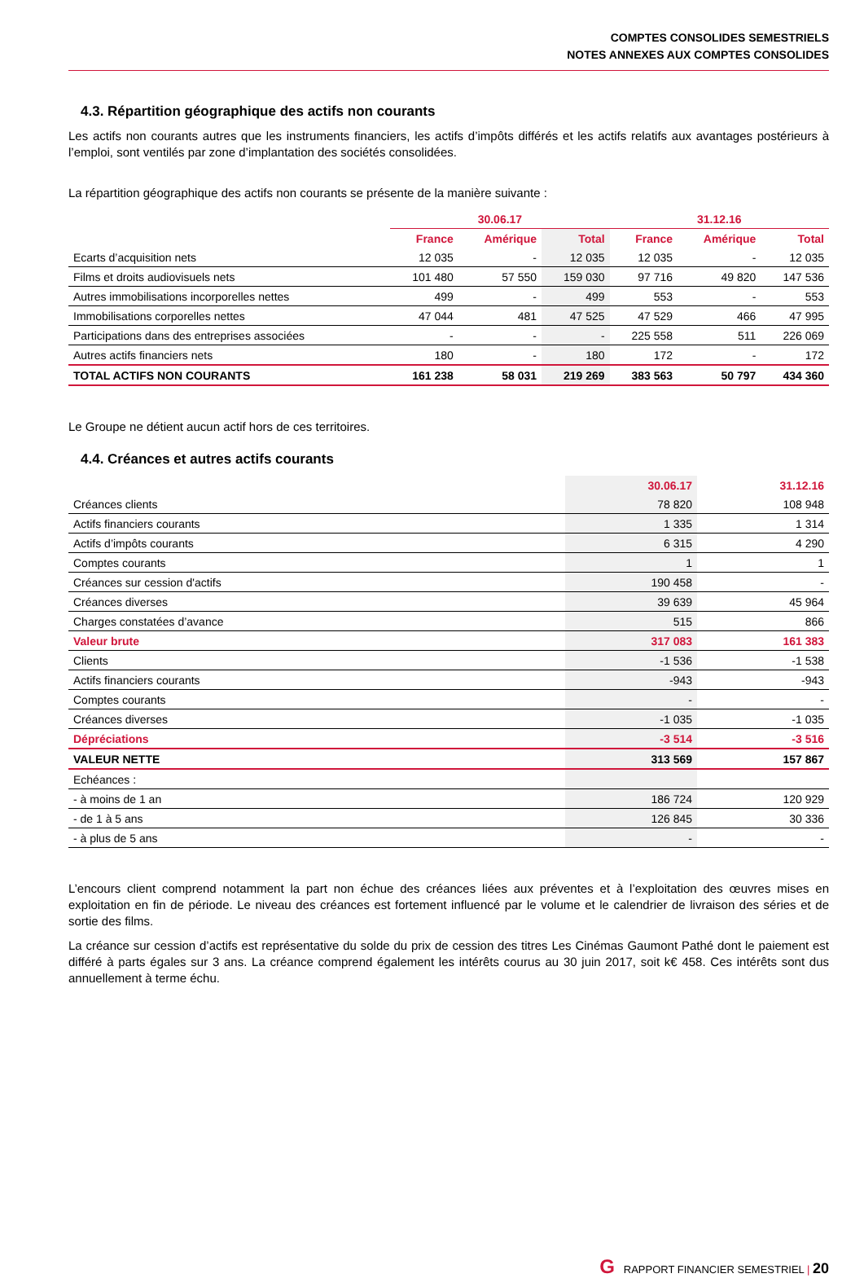COMPTES CONSOLIDES SEMESTRIELS
NOTES ANNEXES AUX COMPTES CONSOLIDES
4.3. Répartition géographique des actifs non courants
Les actifs non courants autres que les instruments financiers, les actifs d’impôts différés et les actifs relatifs aux avantages postérieurs à l’emploi, sont ventilés par zone d’implantation des sociétés consolidées.
La répartition géographique des actifs non courants se présente de la manière suivante :
| | 30.06.17 | | | 31.12.16 | | |
| --- | --- | --- | --- | --- | --- | --- |
| | France | Amérique | Total | France | Amérique | Total |
| Ecarts d’acquisition nets | 12 035 | - | 12 035 | 12 035 | - | 12 035 |
| Films et droits audiovisuels nets | 101 480 | 57 550 | 159 030 | 97 716 | 49 820 | 147 536 |
| Autres immobilisations incorporelles nettes | 499 | - | 499 | 553 | - | 553 |
| Immobilisations corporelles nettes | 47 044 | 481 | 47 525 | 47 529 | 466 | 47 995 |
| Participations dans des entreprises associées | - | - | - | 225 558 | 511 | 226 069 |
| Autres actifs financiers nets | 180 | - | 180 | 172 | - | 172 |
| TOTAL ACTIFS NON COURANTS | 161 238 | 58 031 | 219 269 | 383 563 | 50 797 | 434 360 |
Le Groupe ne détient aucun actif hors de ces territoires.
4.4. Créances et autres actifs courants
| | 30.06.17 | 31.12.16 |
| --- | --- | --- |
| Créances clients | 78 820 | 108 948 |
| Actifs financiers courants | 1 335 | 1 314 |
| Actifs d’impôts courants | 6 315 | 4 290 |
| Comptes courants | 1 | 1 |
| Créances sur cession d'actifs | 190 458 | - |
| Créances diverses | 39 639 | 45 964 |
| Charges constatées d’avance | 515 | 866 |
| Valeur brute | 317 083 | 161 383 |
| Clients | -1 536 | -1 538 |
| Actifs financiers courants | -943 | -943 |
| Comptes courants | - | - |
| Créances diverses | -1 035 | -1 035 |
| Dépréciations | -3 514 | -3 516 |
| VALEUR NETTE | 313 569 | 157 867 |
| Echéances : | | |
| - à moins de 1 an | 186 724 | 120 929 |
| - de 1 à 5 ans | 126 845 | 30 336 |
| - à plus de 5 ans | - | - |
L’encours client comprend notamment la part non échue des créances liées aux préventes et à l’exploitation des œuvres mises en exploitation en fin de période. Le niveau des créances est fortement influencé par le volume et le calendrier de livraison des séries et de sortie des films.
La créance sur cession d’actifs est représentative du solde du prix de cession des titres Les Cinémas Gaumont Pathé dont le paiement est différé à parts égales sur 3 ans. La créance comprend également les intérêts courus au 30 juin 2017, soit k€ 458. Ces intérêts sont dus annuellement à terme échu.
G RAPPORT FINANCIER SEMESTRIEL | 20